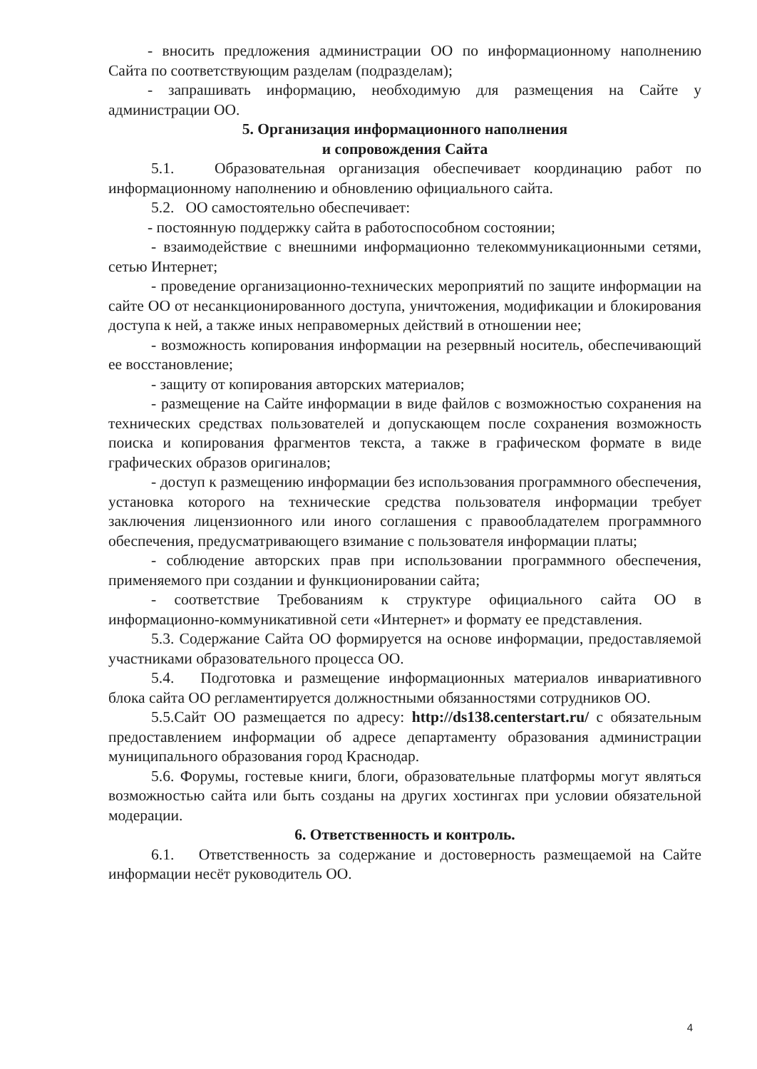- вносить предложения администрации ОО по информационному наполнению Сайта по соответствующим разделам (подразделам);
- запрашивать информацию, необходимую для размещения на Сайте у администрации ОО.
5. Организация информационного наполнения
и сопровождения Сайта
5.1. Образовательная организация обеспечивает координацию работ по информационному наполнению и обновлению официального сайта.
5.2. ОО самостоятельно обеспечивает:
- постоянную поддержку сайта в работоспособном состоянии;
- взаимодействие с внешними информационно телекоммуникационными сетями, сетью Интернет;
- проведение организационно-технических мероприятий по защите информации на сайте ОО от несанкционированного доступа, уничтожения, модификации и блокирования доступа к ней, а также иных неправомерных действий в отношении нее;
- возможность копирования информации на резервный носитель, обеспечивающий ее восстановление;
- защиту от копирования авторских материалов;
- размещение на Сайте информации в виде файлов с возможностью сохранения на технических средствах пользователей и допускающем после сохранения возможность поиска и копирования фрагментов текста, а также в графическом формате в виде графических образов оригиналов;
- доступ к размещению информации без использования программного обеспечения, установка которого на технические средства пользователя информации требует заключения лицензионного или иного соглашения с правообладателем программного обеспечения, предусматривающего взимание с пользователя информации платы;
- соблюдение авторских прав при использовании программного обеспечения, применяемого при создании и функционировании сайта;
- соответствие Требованиям к структуре официального сайта ОО в информационно-коммуникативной сети «Интернет» и формату ее представления.
5.3. Содержание Сайта ОО формируется на основе информации, предоставляемой участниками образовательного процесса ОО.
5.4. Подготовка и размещение информационных материалов инвариативного блока сайта ОО регламентируется должностными обязанностями сотрудников ОО.
5.5.Сайт ОО размещается по адресу: http://ds138.centerstart.ru/ с обязательным предоставлением информации об адресе департаменту образования администрации муниципального образования город Краснодар.
5.6. Форумы, гостевые книги, блоги, образовательные платформы могут являться возможностью сайта или быть созданы на других хостингах при условии обязательной модерации.
6. Ответственность и контроль.
6.1. Ответственность за содержание и достоверность размещаемой на Сайте информации несёт руководитель ОО.
4